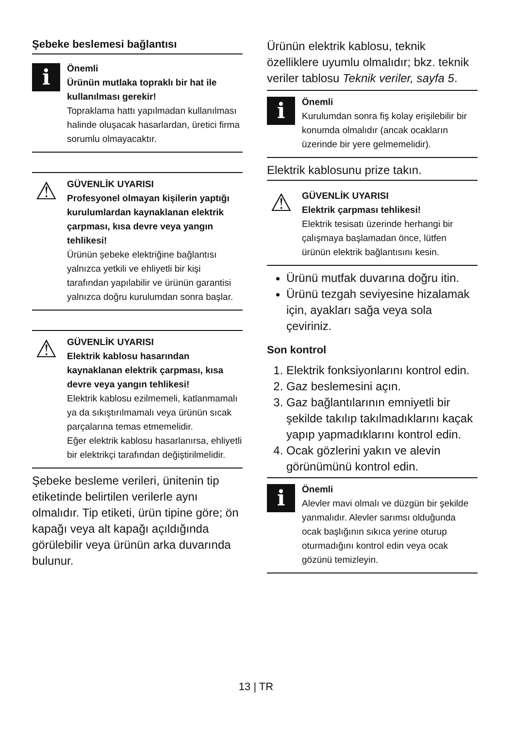Şebeke beslemesi bağlantısı
i
Önemli
Ürünün mutlaka topraklı bir hat ile kullanılması gerekir!
Topraklama hattı yapılmadan kullanılması halinde oluşacak hasarlardan, üretici firma sorumlu olmayacaktır.
⚠
GÜVENLİK UYARISI
Profesyonel olmayan kişilerin yaptığı kurulumlardan kaynaklanan elektrik çarpması, kısa devre veya yangın tehlikesi!
Ürünün şebeke elektriğine bağlantısı yalnızca yetkili ve ehliyetli bir kişi tarafından yapılabilir ve ürünün garantisi yalnızca doğru kurulumdan sonra başlar.
⚠
GÜVENLİK UYARISI
Elektrik kablosu hasarından kaynaklanan elektrik çarpması, kısa devre veya yangın tehlikesi!
Elektrik kablosu ezilmemeli, katlanmamalı ya da sıkıştırılmamalı veya ürünün sıcak parçalarına temas etmemelidir.
Eğer elektrik kablosu hasarlanırsa, ehliyetli bir elektrikçi tarafından değiştirilmelidir.
Şebeke besleme verileri, ünitenin tip etiketinde belirtilen verilerle aynı olmalıdır. Tip etiketi, ürün tipine göre; ön kapağı veya alt kapağı açıldığında görülebilir veya ürünün arka duvarında bulunur.
Ürünün elektrik kablosu, teknik özelliklere uyumlu olmalıdır; bkz. teknik veriler tablosu Teknik veriler, sayfa 5.
i
Önemli
Kurulumdan sonra fiş kolay erişilebilir bir konumda olmalıdır (ancak ocakların üzerinde bir yere gelmemelidir).
Elektrik kablosunu prize takın.
⚠
GÜVENLİK UYARISI
Elektrik çarpması tehlikesi!
Elektrik tesisatı üzerinde herhangi bir çalışmaya başlamadan önce, lütfen ürünün elektrik bağlantısını kesin.
Ürünü mutfak duvarına doğru itin.
Ürünü tezgah seviyesine hizalamak için, ayakları sağa veya sola çeviriniz.
Son kontrol
1. Elektrik fonksiyonlarını kontrol edin.
2. Gaz beslemesini açın.
3. Gaz bağlantılarının emniyetli bir şekilde takılıp takılmadıklarını kaçak yapıp yapmadıklarını kontrol edin.
4. Ocak gözlerini yakın ve alevin görünümünü kontrol edin.
i
Önemli
Alevler mavi olmalı ve düzgün bir şekilde yanmalıdır. Alevler sarımsı olduğunda ocak başlığının sıkıca yerine oturup oturmadığını kontrol edin veya ocak gözünü temizleyin.
13 | TR